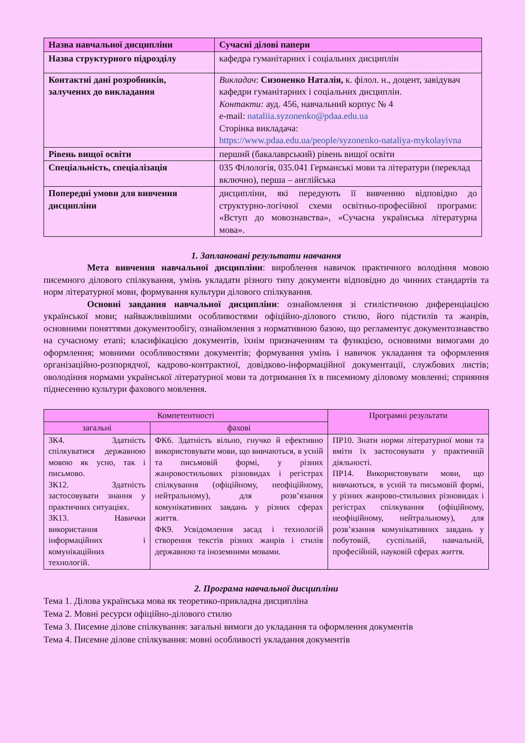| Назва навчальної дисципліни | Сучасні ділові папери |
| Назва структурного підрозділу | кафедра гуманітарних і соціальних дисциплін |
| Контактні дані розробників, залучених до викладання | Викладач : Сизоненко Наталія, к. філол. н., доцент, завідувач кафедри гуманітарних і соціальних дисциплін. Контакти: ауд. 456, навчальний корпус № 4 e-mail: nataliia.syzonenko@pdaa.edu.ua Сторінка викладача: https://www.pdaa.edu.ua/people/syzonenko-nataliya-mykolayivna |
| Рівень вищої освіти | перший (бакалаврський) рівень вищої освіти |
| Спеціальність, спеціалізація | 035 Філологія, 035.041 Германські мови та літератури (переклад включно), перша – англійська |
| Попередні умови для вивчення дисципліни | дисципліни, які передують її вивченню відповідно до структурно-логічної схеми освітньо-професійної програми: «Вступ до мовознавства», «Сучасна українська літературна мова». |
1. Заплановані результати навчання
Мета вивчення навчальної дисципліни: вироблення навичок практичного володіння мовою писемного ділового спілкування, умінь укладати різного типу документи відповідно до чинних стандартів та норм літературної мови, формування культури ділового спілкування.
Основні завдання навчальної дисципліни: ознайомлення зі стилістичною диференціацією української мови; найважливішими особливостями офіційно-ділового стилю, його підстилів та жанрів, основними поняттями документообігу, ознайомлення з нормативною базою, що регламентує документознавство на сучасному етапі; класифікацією документів, їхнім призначенням та функцією, основними вимогами до оформлення; мовними особливостями документів; формування умінь і навичок укладання та оформлення організаційно-розпорядчої, кадрово-контрактної, довідково-інформаційної документації, службових листів; оволодіння нормами української літературної мови та дотримання їх в писемному діловому мовленні; сприяння піднесенню культури фахового мовлення.
| Компетентності | | Програмні результати |
| --- | --- | --- |
| загальні | фахові | |
| ЗК4. Здатність спілкуватися державною мовою як усно, так і письмово. ЗК12. Здатність застосовувати знання у практичних ситуаціях. ЗК13. Навички використання інформаційних і комунікаційних технологій. | ФК6. Здатність вільно, гнучко й ефективно використовувати мови, що вивчаються, в усній та письмовій формі, у різних жанровостильових різновидах і регістрах спілкування (офіційному, неофіційному, нейтральному), для розв’язання комунікативних завдань у різних сферах життя. ФК9. Усвідомлення засад і технологій створення текстів різних жанрів і стилів державною та іноземними мовами. | ПР10. Знати норми літературної мови та вміти їх застосовувати у практичній діяльності. ПР14. Використовувати мови, що вивчаються, в усній та письмовій формі, у різних жанрово-стильових різновидах і регістрах спілкування (офіційному, неофіційному, нейтральному), для розв’язання комунікативних завдань у побутовій, суспільній, навчальній, професійній, науковій сферах життя. |
2. Програма навчальної дисципліни
Тема 1. Ділова українська мова як теоретико-прикладна дисципліна
Тема 2. Мовні ресурси офіційно-ділового стилю
Тема 3. Писемне ділове спілкування: загальні вимоги до укладання та оформлення документів
Тема 4. Писемне ділове спілкування: мовні особливості укладання документів